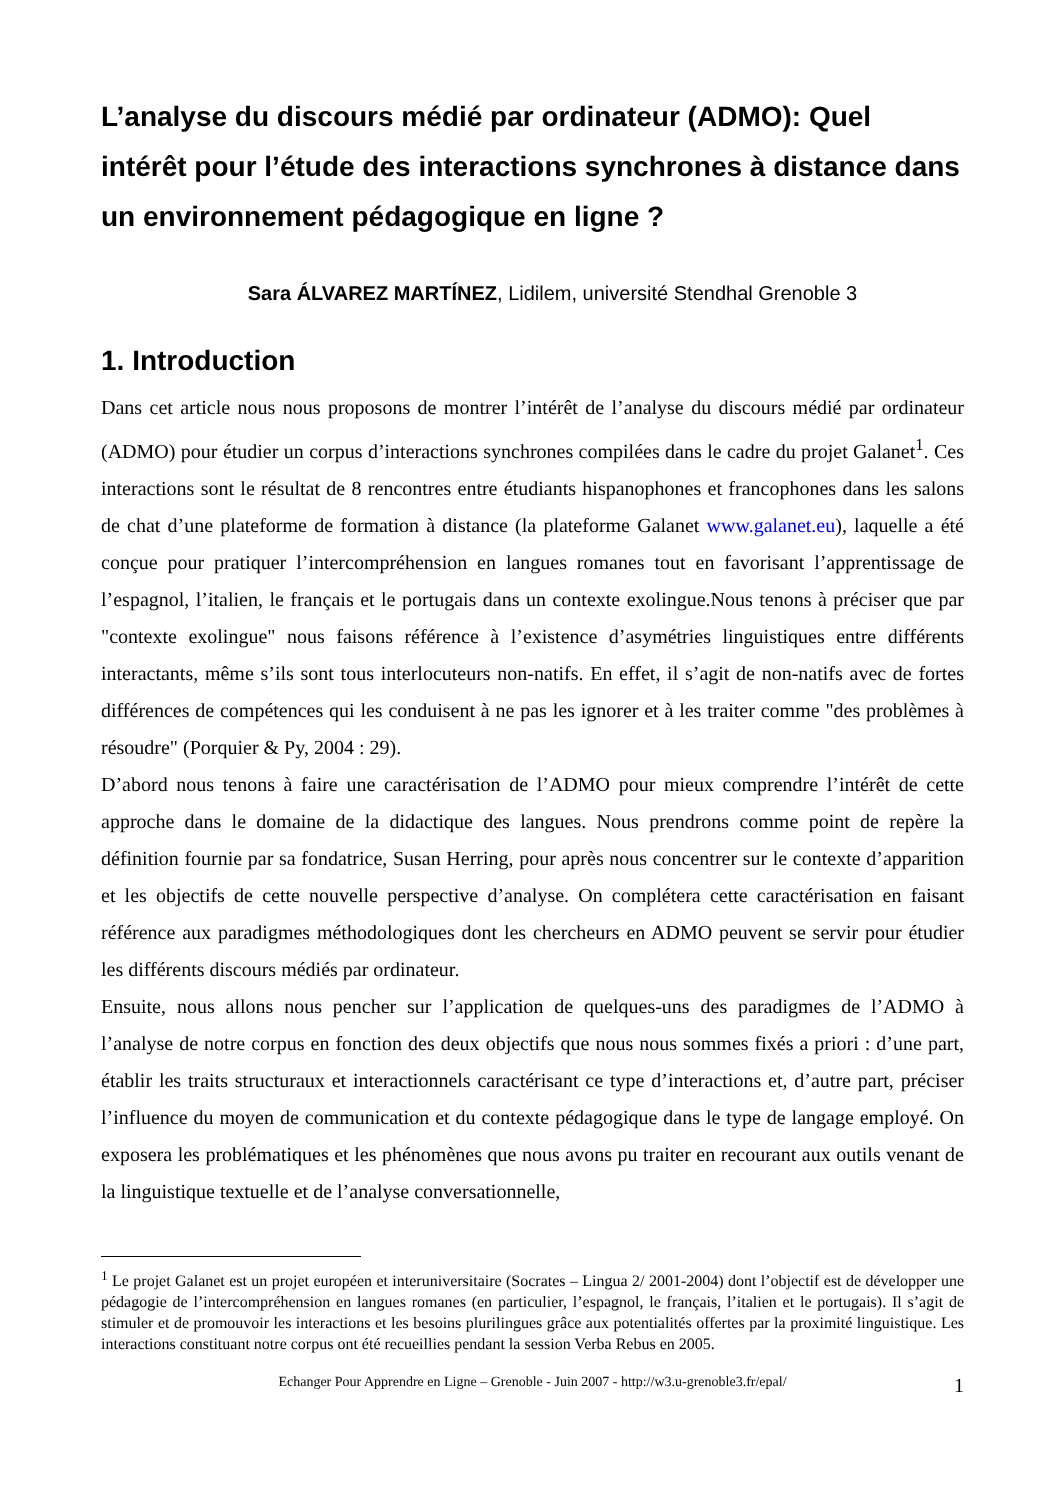L’analyse du discours médié par ordinateur (ADMO): Quel intérêt pour l’étude des interactions synchrones à distance dans un environnement pédagogique en ligne ?
Sara ÁLVAREZ MARTÍNEZ, Lidilem, université Stendhal Grenoble 3
1. Introduction
Dans cet article nous nous proposons de montrer l’intérêt de l’analyse du discours médié par ordinateur (ADMO) pour étudier un corpus d’interactions synchrones compilées dans le cadre du projet Galanet<sup>1</sup>. Ces interactions sont le résultat de 8 rencontres entre étudiants hispanophones et francophones dans les salons de chat d’une plateforme de formation à distance (la plateforme Galanet www.galanet.eu), laquelle a été conçue pour pratiquer l’intercompréhension en langues romanes tout en favorisant l’apprentissage de l’espagnol, l’italien, le français et le portugais dans un contexte exolingue.Nous tenons à préciser que par "contexte exolingue" nous faisons référence à l’existence d’asymétries linguistiques entre différents interactants, même s’ils sont tous interlocuteurs non-natifs. En effet, il s’agit de non-natifs avec de fortes différences de compétences qui les conduisent à ne pas les ignorer et à les traiter comme "des problèmes à résoudre" (Porquier & Py, 2004 : 29).
D’abord nous tenons à faire une caractérisation de l’ADMO pour mieux comprendre l’intérêt de cette approche dans le domaine de la didactique des langues. Nous prendrons comme point de repère la définition fournie par sa fondatrice, Susan Herring, pour après nous concentrer sur le contexte d’apparition et les objectifs de cette nouvelle perspective d’analyse. On complétera cette caractérisation en faisant référence aux paradigmes méthodologiques dont les chercheurs en ADMO peuvent se servir pour étudier les différents discours médiés par ordinateur.
Ensuite, nous allons nous pencher sur l’application de quelques-uns des paradigmes de l’ADMO à l’analyse de notre corpus en fonction des deux objectifs que nous nous sommes fixés a priori : d’une part, établir les traits structuraux et interactionnels caractérisant ce type d’interactions et, d’autre part, préciser l’influence du moyen de communication et du contexte pédagogique dans le type de langage employé. On exposera les problématiques et les phénomènes que nous avons pu traiter en recourant aux outils venant de la linguistique textuelle et de l’analyse conversationnelle,
<sup>1</sup> Le projet Galanet est un projet européen et interuniversitaire (Socrates – Lingua 2/ 2001-2004) dont l’objectif est de développer une pédagogie de l’intercompréhension en langues romanes (en particulier, l’espagnol, le français, l’italien et le portugais). Il s’agit de stimuler et de promouvoir les interactions et les besoins plurilingues grâce aux potentialités offertes par la proximité linguistique. Les interactions constituant notre corpus ont été recueillies pendant la session Verba Rebus en 2005.
Echanger Pour Apprendre en Ligne – Grenoble - Juin 2007 - http://w3.u-grenoble3.fr/epal/ 1